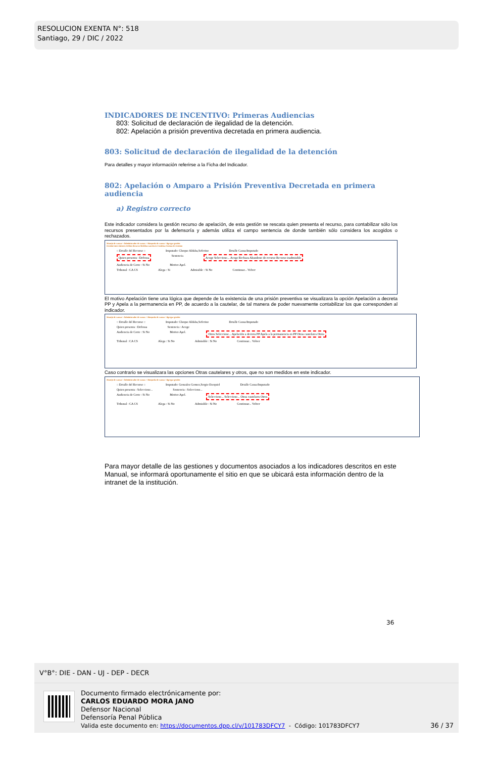RESOLUCION EXENTA N°: 518
Santiago, 29 / DIC / 2022
INDICADORES DE INCENTIVO: Primeras Audiencias
803: Solicitud de declaración de ilegalidad de la detención.
802: Apelación a prisión preventiva decretada en primera audiencia.
803: Solicitud de declaración de ilegalidad de la detención
Para detalles y mayor información referirse a la Ficha del Indicador.
802: Apelación o Amparo a Prisión Preventiva Decretada en primera audiencia
a) Registro correcto
Este indicador considera la gestión recurso de apelación, de esta gestión se rescata quien presenta el recurso, para contabilizar sólo los recursos presentados por la defensoría y además utiliza el campo sentencia de donde también sólo considera los acogidos o rechazados.
Manejo de causas > Administrador de causas > Búsqueda de causas >Agregar gestión
Gestión Intervinientes Delitos Recurso Medidas cautelares Condena-Formas de término
:: Detalle del Recurso :: Imputado: Choque Aldaba,Seferino Detalle Causa/Imputado
Quien presenta : Defensa Sentencia Acoge Seleccione... Acoge Rechaza Abandono de recurso Recurso inadmisible
Audiencia de Corte : Si No Motivo Apel.
Tribunal : CA CS Alega : Si Admisible : Si No Continuar... Volver
El motivo Apelación tiene una lógica que depende de la existencia de una prisión preventiva se visualizara la opción Apelación a decreta PP y Apela a la permanencia en PP, de acuerdo a la cautelar, de tal manera de poder nuevamente contabilizar los que corresponden al indicador.
Manejo de causas > Administrador de causas > Búsqueda de causas >Agregar gestión
:: Detalle del Recurso :: Imputado: Choque Aldaba,Seferino Detalle Causa/Imputado
Quien presenta : Defensa Sentencia : Acoge
Audiencia de Corte : Si No Motivo Apel. Otros Seleccione... Apelación a decreta PP Apela a la permanencia en PP Otras cautelares Otros
Tribunal : CA CS Alega : Si No Admisible : Si No Continuar... Volver
Caso contrario se visualizara las opciones Otras cautelares y otros, que no son medidos en este indicador.
Manejo de causas > Administrador de causas > Búsqueda de causas >Agregar gestión
:: Detalle del Recurso :: Imputado: Gonzalez Gomez,Sergio Exequiel Detalle Causa/Imputado
Quien presenta : Seleccione... Sentencia : Seleccione...
Audiencia de Corte : Si No Motivo Apel. Seleccione... Seleccione... Otras cautelares Otros
Tribunal : CA CS Alega : Si No Admisible : Si No Continuar... Volver
Para mayor detalle de las gestiones y documentos asociados a los indicadores descritos en este Manual, se informará oportunamente el sitio en que se ubicará esta información dentro de la intranet de la institución.
36
V°B°: DIE - DAN - UJ - DEP - DECR
Documento firmado electrónicamente por:
CARLOS EDUARDO MORA JANO
Defensor Nacional
Defensoría Penal Pública
Valida este documento en: https://documentos.dpp.cl/v/101783DFCY7 - Código: 101783DFCY7
36 / 37